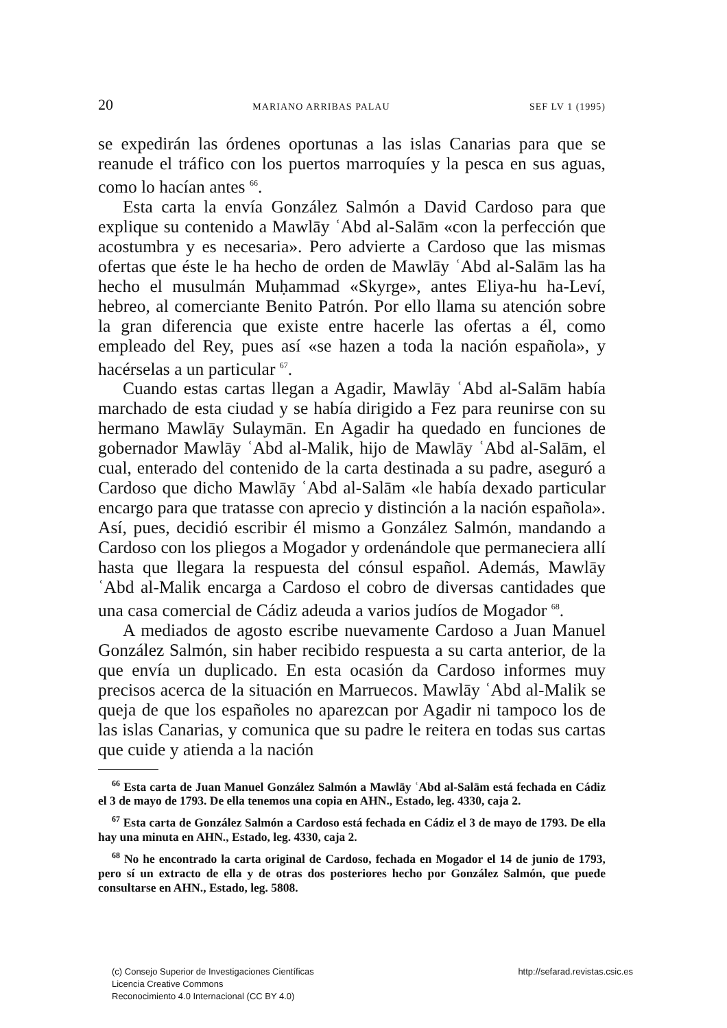20 MARIANO ARRIBAS PALAU SEF LV 1 (1995)
se expedirán las órdenes oportunas a las islas Canarias para que se reanude el tráfico con los puertos marroquíes y la pesca en sus aguas, como lo hacían antes <sup>66</sup>.
Esta carta la envía González Salmón a David Cardoso para que explique su contenido a Mawlāy ʿAbd al-Salām «con la perfección que acostumbra y es necesaria». Pero advierte a Cardoso que las mismas ofertas que éste le ha hecho de orden de Mawlāy ʿAbd al-Salām las ha hecho el musulmán Muḥammad «Skyrge», antes Eliya-hu ha-Leví, hebreo, al comerciante Benito Patrón. Por ello llama su atención sobre la gran diferencia que existe entre hacerle las ofertas a él, como empleado del Rey, pues así «se hazen a toda la nación española», y hacérselas a un particular <sup>67</sup>.
Cuando estas cartas llegan a Agadir, Mawlāy ʿAbd al-Salām había marchado de esta ciudad y se había dirigido a Fez para reunirse con su hermano Mawlāy Sulaymān. En Agadir ha quedado en funciones de gobernador Mawlāy ʿAbd al-Malik, hijo de Mawlāy ʿAbd al-Salām, el cual, enterado del contenido de la carta destinada a su padre, aseguró a Cardoso que dicho Mawlāy ʿAbd al-Salām «le había dexado particular encargo para que tratasse con aprecio y distinción a la nación española». Así, pues, decidió escribir él mismo a González Salmón, mandando a Cardoso con los pliegos a Mogador y ordenándole que permaneciera allí hasta que llegara la respuesta del cónsul español. Además, Mawlāy ʿAbd al-Malik encarga a Cardoso el cobro de diversas cantidades que una casa comercial de Cádiz adeuda a varios judíos de Mogador <sup>68</sup>.
A mediados de agosto escribe nuevamente Cardoso a Juan Manuel González Salmón, sin haber recibido respuesta a su carta anterior, de la que envía un duplicado. En esta ocasión da Cardoso informes muy precisos acerca de la situación en Marruecos. Mawlāy ʿAbd al-Malik se queja de que los españoles no aparezcan por Agadir ni tampoco los de las islas Canarias, y comunica que su padre le reitera en todas sus cartas que cuide y atienda a la nación
<sup>66</sup> Esta carta de Juan Manuel González Salmón a Mawlāy ʿAbd al-Salām está fechada en Cádiz el 3 de mayo de 1793. De ella tenemos una copia en AHN., Estado, leg. 4330, caja 2.
<sup>67</sup> Esta carta de González Salmón a Cardoso está fechada en Cádiz el 3 de mayo de 1793. De ella hay una minuta en AHN., Estado, leg. 4330, caja 2.
<sup>68</sup> No he encontrado la carta original de Cardoso, fechada en Mogador el 14 de junio de 1793, pero sí un extracto de ella y de otras dos posteriores hecho por González Salmón, que puede consultarse en AHN., Estado, leg. 5808.
(c) Consejo Superior de Investigaciones Científicas
Licencia Creative Commons
Reconocimiento 4.0 Internacional (CC BY 4.0)
http://sefarad.revistas.csic.es